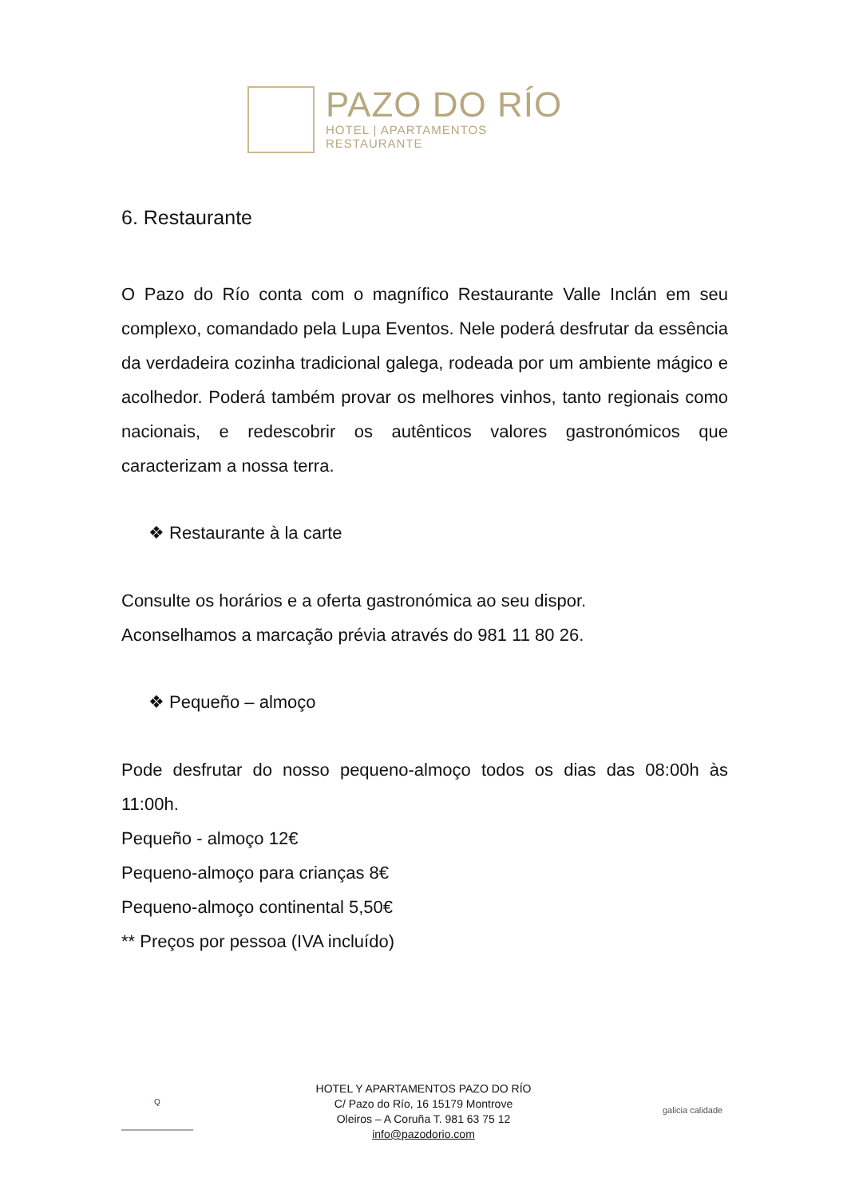PAZO DO RÍO
HOTEL | APARTAMENTOS
RESTAURANTE
6. Restaurante
O Pazo do Río conta com o magnífico Restaurante Valle Inclán em seu complexo, comandado pela Lupa Eventos. Nele poderá desfrutar da essência da verdadeira cozinha tradicional galega, rodeada por um ambiente mágico e acolhedor. Poderá também provar os melhores vinhos, tanto regionais como nacionais, e redescobrir os autênticos valores gastronómicos que caracterizam a nossa terra.
❖ Restaurante à la carte
Consulte os horários e a oferta gastronómica ao seu dispor.
Aconselhamos a marcação prévia através do 981 11 80 26.
❖ Pequeño – almoço
Pode desfrutar do nosso pequeno-almoço todos os dias das 08:00h às 11:00h.
Pequeño - almoço 12€
Pequeno-almoço para crianças 8€
Pequeno-almoço continental 5,50€
** Preços por pessoa (IVA incluído)
Q
HOTEL Y APARTAMENTOS PAZO DO RÍO
C/ Pazo do Río, 16 15179 Montrove
Oleiros – A Coruña T. 981 63 75 12
info@pazodorio.com
galicia calidade